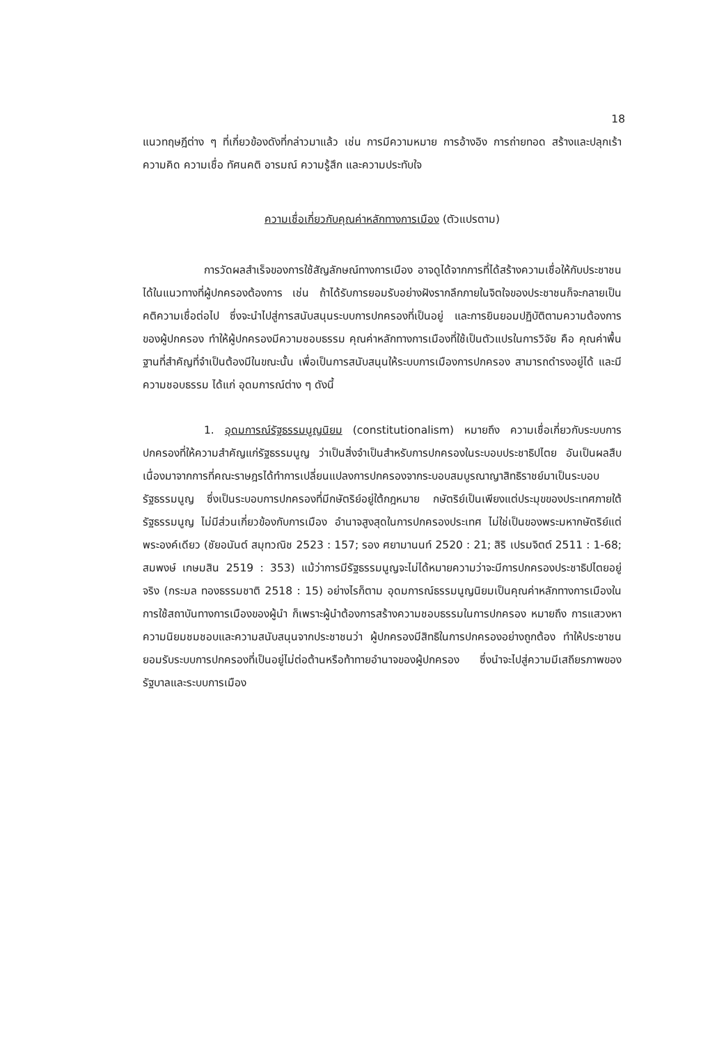18
แนวทฤษฎีต่าง ๆ ที่เกี่ยวข้องดังที่กล่าวมาแล้ว เช่น การมีความหมาย การอ้างอิง การถ่ายทอด สร้างและปลุกเร้าความคิด ความเชื่อ ทัศนคติ อารมณ์ ความรู้สึก และความประทับใจ
ความเชื่อเกี่ยวกับคุณค่าหลักทางการเมือง (ตัวแปรตาม)
การวัดผลสำเร็จของการใช้สัญลักษณ์ทางการเมือง อาจดูได้จากการที่ได้สร้างความเชื่อให้กับประชาชนได้ในแนวทางที่ผู้ปกครองต้องการ เช่น ถ้าได้รับการยอมรับอย่างฝังรากลึกภายในจิตใจของประชาชนก็จะกลายเป็นคติความเชื่อต่อไป ซึ่งจะนำไปสู่การสนับสนุนระบบการปกครองที่เป็นอยู่ และการยินยอมปฏิบัติตามความต้องการของผู้ปกครอง ทำให้ผู้ปกครองมีความชอบธรรม คุณค่าหลักทางการเมืองที่ใช้เป็นตัวแปรในการวิจัย คือ คุณค่าพื้นฐานที่สำคัญที่จำเป็นต้องมีในขณะนั้น เพื่อเป็นการสนับสนุนให้ระบบการเมืองการปกครอง สามารถดำรงอยู่ได้ และมีความชอบธรรม ได้แก่ อุดมการณ์ต่าง ๆ ดังนี้
1. อุดมการณ์รัฐธรรมนูญนิยม (constitutionalism) หมายถึง ความเชื่อเกี่ยวกับระบบการปกครองที่ให้ความสำคัญแก่รัฐธรรมนูญ ว่าเป็นสิ่งจำเป็นสำหรับการปกครองในระบอบประชาธิปไตย อันเป็นผลสืบเนื่องมาจากการที่คณะราษฎรได้ทำการเปลี่ยนแปลงการปกครองจากระบอบสมบูรณาญาสิทธิราชย์มาเป็นระบอบรัฐธรรมนูญ ซึ่งเป็นระบอบการปกครองที่มีกษัตริย์อยู่ใต้กฎหมาย กษัตริย์เป็นเพียงแต่ประมุขของประเทศภายใต้รัฐธรรมนูญ ไม่มีส่วนเกี่ยวข้องกับการเมือง อำนาจสูงสุดในการปกครองประเทศ ไม่ใช่เป็นของพระมหากษัตริย์แต่พระองค์เดียว (ชัยอนันต์ สมุทวณิช 2523 : 157; รอง ศยามานนท์ 2520 : 21; สิริ เปรมจิตต์ 2511 : 1-68; สมพงษ์ เกษมสิน 2519 : 353) แม้ว่าการมีรัฐธรรมนูญจะไม่ได้หมายความว่าจะมีการปกครองประชาธิปไตยอยู่จริง (กระมล ทองธรรมชาติ 2518 : 15) อย่างไรก็ตาม อุดมการณ์ธรรมนูญนิยมเป็นคุณค่าหลักทางการเมืองในการใช้สถาบันทางการเมืองของผู้นำ ก็เพราะผู้นำต้องการสร้างความชอบธรรมในการปกครอง หมายถึง การแสวงหาความนิยมชมชอบและความสนับสนุนจากประชาชนว่า ผู้ปกครองมีสิทธิในการปกครองอย่างถูกต้อง ทำให้ประชาชนยอมรับระบบการปกครองที่เป็นอยู่ไม่ต่อต้านหรือท้าทายอำนาจของผู้ปกครอง ซึ่งนำจะไปสู่ความมีเสถียรภาพของรัฐบาลและระบบการเมือง